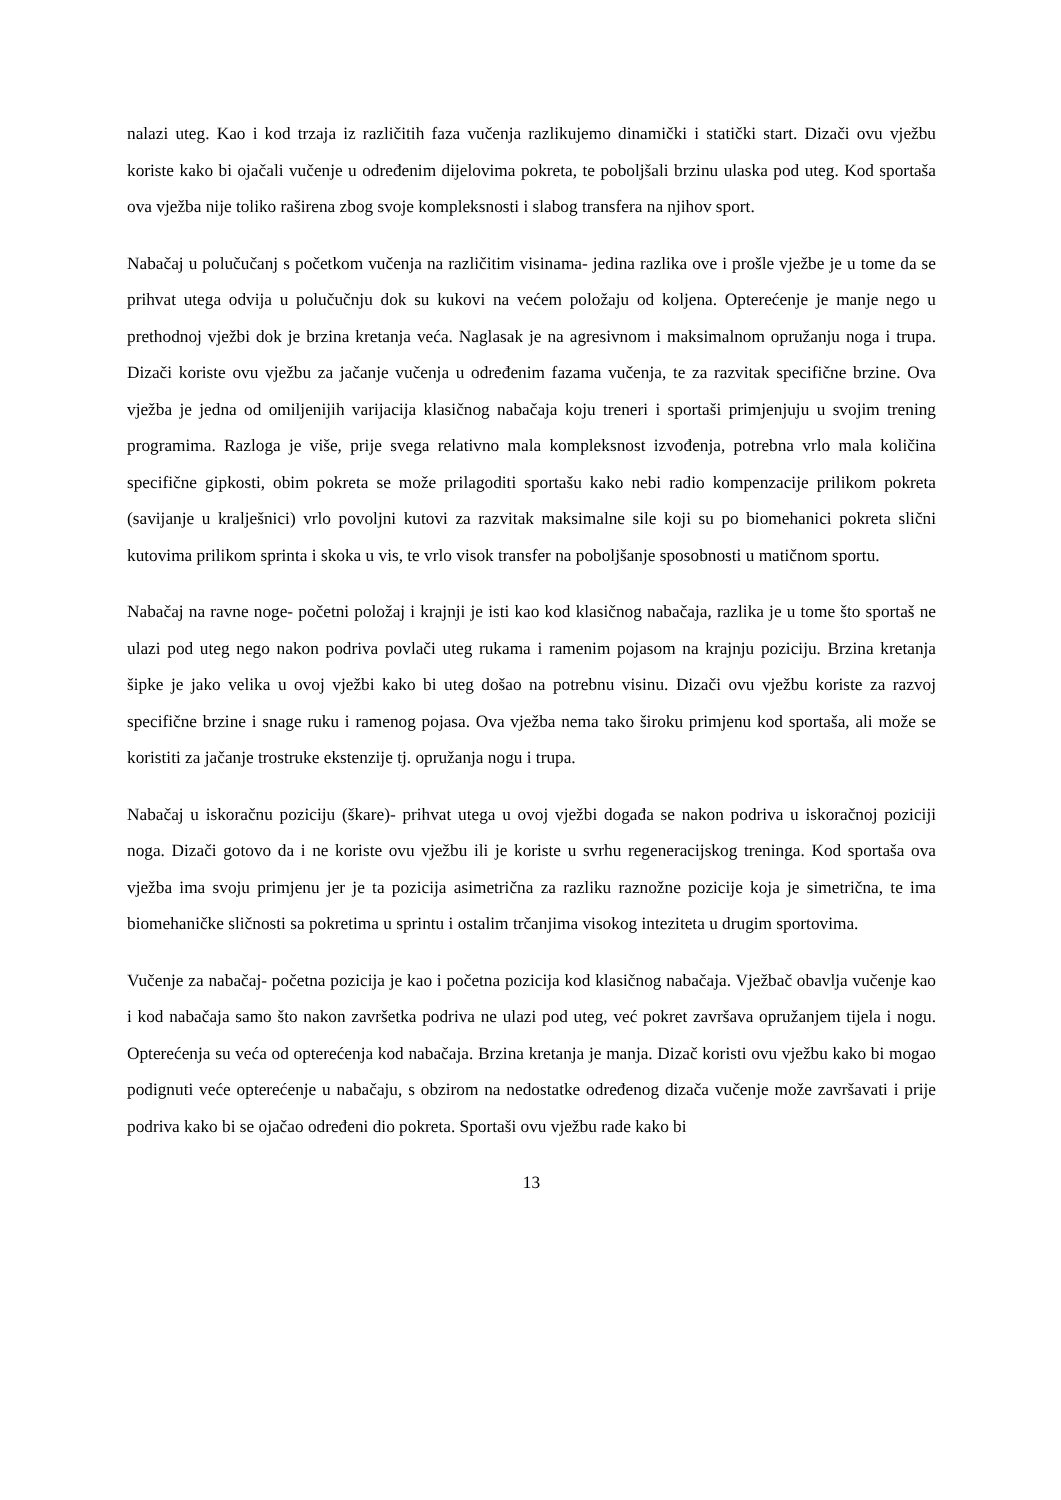nalazi uteg. Kao i kod trzaja iz različitih faza vučenja razlikujemo dinamički i statički start. Dizači ovu vježbu koriste kako bi ojačali vučenje u određenim dijelovima pokreta, te poboljšali brzinu ulaska pod uteg. Kod sportaša ova vježba nije toliko raširena zbog svoje kompleksnosti i slabog transfera na njihov sport.
Nabačaj u polučučanj s početkom vučenja na različitim visinama- jedina razlika ove i prošle vježbe je u tome da se prihvat utega odvija u polučučnju dok su kukovi na većem položaju od koljena. Opterećenje je manje nego u prethodnoj vježbi dok je brzina kretanja veća. Naglasak je na agresivnom i maksimalnom opružanju noga i trupa. Dizači koriste ovu vježbu za jačanje vučenja u određenim fazama vučenja, te za razvitak specifične brzine. Ova vježba je jedna od omiljenijih varijacija klasičnog nabačaja koju treneri i sportaši primjenjuju u svojim trening programima. Razloga je više, prije svega relativno mala kompleksnost izvođenja, potrebna vrlo mala količina specifične gipkosti, obim pokreta se može prilagoditi sportašu kako nebi radio kompenzacije prilikom pokreta (savijanje u kralješnici) vrlo povoljni kutovi za razvitak maksimalne sile koji su po biomehanici pokreta slični kutovima prilikom sprinta i skoka u vis, te vrlo visok transfer na poboljšanje sposobnosti u matičnom sportu.
Nabačaj na ravne noge- početni položaj i krajnji je isti kao kod klasičnog nabačaja, razlika je u tome što sportaš ne ulazi pod uteg nego nakon podriva povlači uteg rukama i ramenim pojasom na krajnju poziciju. Brzina kretanja šipke je jako velika u ovoj vježbi kako bi uteg došao na potrebnu visinu. Dizači ovu vježbu koriste za razvoj specifične brzine i snage ruku i ramenog pojasa. Ova vježba nema tako široku primjenu kod sportaša, ali može se koristiti za jačanje trostruke ekstenzije tj. opružanja nogu i trupa.
Nabačaj u iskoračnu poziciju (škare)- prihvat utega u ovoj vježbi događa se nakon podriva u iskoračnoj poziciji noga. Dizači gotovo da i ne koriste ovu vježbu ili je koriste u svrhu regeneracijskog treninga. Kod sportaša ova vježba ima svoju primjenu jer je ta pozicija asimetrična za razliku raznožne pozicije koja je simetrična, te ima biomehaničke sličnosti sa pokretima u sprintu i ostalim trčanjima visokog inteziteta u drugim sportovima.
Vučenje za nabačaj- početna pozicija je kao i početna pozicija kod klasičnog nabačaja. Vježbač obavlja vučenje kao i kod nabačaja samo što nakon završetka podriva ne ulazi pod uteg, već pokret završava opružanjem tijela i nogu. Opterećenja su veća od opterećenja kod nabačaja. Brzina kretanja je manja. Dizač koristi ovu vježbu kako bi mogao podignuti veće opterećenje u nabačaju, s obzirom na nedostatke određenog dizača vučenje može završavati i prije podriva kako bi se ojačao određeni dio pokreta. Sportaši ovu vježbu rade kako bi
13